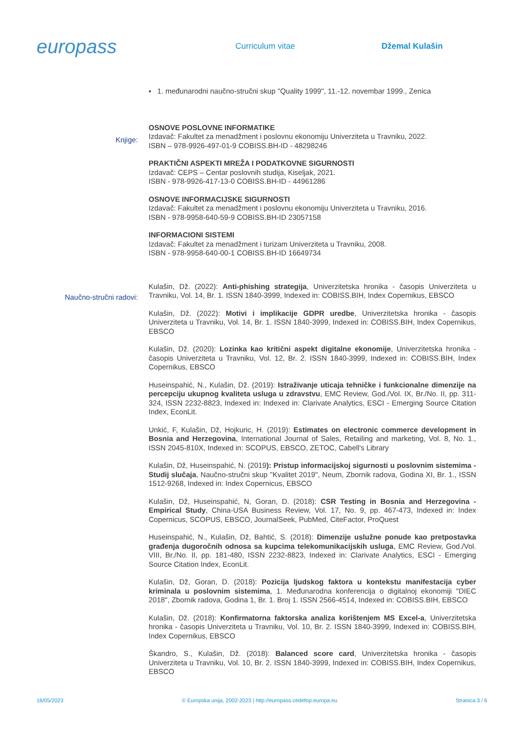europass
Curriculum vitae Džemal Kulašin
▪ 1. međunarodni naučno-stručni skup "Quality 1999", 11.-12. novembar 1999., Zenica
Knjige:
OSNOVE POSLOVNE INFORMATIKE
Izdavač: Fakultet za menadžment i poslovnu ekonomiju Univerziteta u Travniku, 2022.
ISBN – 978-9926-497-01-9 COBISS.BH-ID - 48298246
PRAKTIČNI ASPEKTI MREŽA I PODATKOVNE SIGURNOSTI
Izdavač: CEPS – Centar poslovnih studija, Kiseljak, 2021.
ISBN - 978-9926-417-13-0 COBISS.BH-ID - 44961286
OSNOVE INFORMACIJSKE SIGURNOSTI
Izdavač: Fakultet za menadžment i poslovnu ekonomiju Univerziteta u Travniku, 2016.
ISBN - 978-9958-640-59-9 COBISS.BH-ID 23057158
INFORMACIONI SISTEMI
Izdavač: Fakultet za menadžment i turizam Univerziteta u Travniku, 2008.
ISBN - 978-9958-640-00-1 COBISS.BH-ID 16649734
Naučno-stručni radovi:
Kulašin, Dž. (2022): Anti-phishing strategija, Univerzitetska hronika - časopis Univerziteta u Travniku, Vol. 14, Br. 1. ISSN 1840-3999, Indexed in: COBISS.BIH, Index Copernikus, EBSCO
Kulašin, Dž. (2022): Motivi i implikacije GDPR uredbe, Univerzitetska hronika - časopis Univerziteta u Travniku, Vol. 14, Br. 1. ISSN 1840-3999, Indexed in: COBISS.BIH, Index Copernikus, EBSCO
Kulašin, Dž. (2020): Lozinka kao kritični aspekt digitalne ekonomije, Univerzitetska hronika - časopis Univerziteta u Travniku, Vol. 12, Br. 2. ISSN 1840-3999, Indexed in: COBISS.BIH, Index Copernikus, EBSCO
Huseinspahić, N., Kulašin, Dž. (2019): Istraživanje uticaja tehničke i funkcionalne dimenzije na percepciju ukupnog kvaliteta usluga u zdravstvu, EMC Review, God./Vol. IX, Br./No. II, pp. 311-324, ISSN 2232-8823, Indexed in: Indexed in: Clarivate Analytics, ESCI - Emerging Source Citation Index, EconLit.
Unkić, F, Kulašin, Dž, Hojkuric, H. (2019): Estimates on electronic commerce development in Bosnia and Herzegovina, International Journal of Sales, Retailing and marketing, Vol. 8, No. 1., ISSN 2045-810X, Indexed in: SCOPUS, EBSCO, ZETOC, Cabell's Library
Kulašin, Dž, Huseinspahić, N. (2019): Pristup informacijskoj sigurnosti u poslovnim sistemima - Studij slučaja, Naučno-stručni skup "Kvalitet 2019", Neum, Zbornik radova, Godina XI, Br. 1., ISSN 1512-9268, Indexed in: Index Copernicus, EBSCO
Kulašin, Dž, Huseinspahić, N, Goran, D. (2018): CSR Testing in Bosnia and Herzegovina - Empirical Study, China-USA Business Review, Vol. 17, No. 9, pp. 467-473, Indexed in: Index Copernicus, SCOPUS, EBSCO, JournalSeek, PubMed, CiteFactor, ProQuest
Huseinspahić, N., Kulašin, Dž, Bahtić, S. (2018): Dimenzije uslužne ponude kao pretpostavka građenja dugoročnih odnosa sa kupcima telekomunikacijskih usluga, EMC Review, God./Vol. VIII, Br./No. II, pp. 181-480, ISSN 2232-8823, Indexed in: Clarivate Analytics, ESCI - Emerging Source Citation Index, EconLit.
Kulašin, Dž, Goran, D. (2018): Pozicija ljudskog faktora u kontekstu manifestacija cyber kriminala u poslovnim sistemima, 1. Međunarodna konferencija o digitalnoj ekonomiji "DIEC 2018", Zbornik radova, Godina 1, Br. 1. Broj 1. ISSN 2566-4514, Indexed in: COBISS.BIH, EBSCO
Kulašin, Dž. (2018): Konfirmatorna faktorska analiza korištenjem MS Excel-a, Univerzitetska hronika - časopis Univerziteta u Travniku, Vol. 10, Br. 2. ISSN 1840-3999, Indexed in: COBISS.BIH, Index Copernikus, EBSCO
Škandro, S., Kulašin, Dž. (2018): Balanced score card, Univerzitetska hronika - časopis Univerziteta u Travniku, Vol. 10, Br. 2. ISSN 1840-3999, Indexed in: COBISS.BIH, Index Copernikus, EBSCO
16/05/2023 © Europska unija, 2002-2023 | http://europass.cedefop.europa.eu Stranica 3 / 6